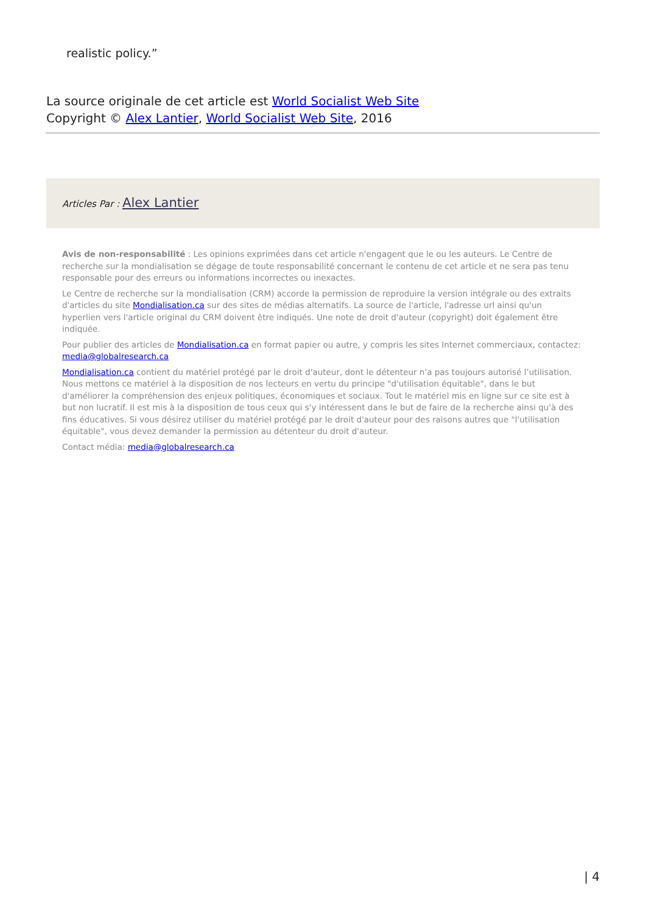realistic policy.”
La source originale de cet article est World Socialist Web Site
Copyright © Alex Lantier, World Socialist Web Site, 2016
Articles Par : Alex Lantier
Avis de non-responsabilité : Les opinions exprimées dans cet article n'engagent que le ou les auteurs. Le Centre de recherche sur la mondialisation se dégage de toute responsabilité concernant le contenu de cet article et ne sera pas tenu responsable pour des erreurs ou informations incorrectes ou inexactes.
Le Centre de recherche sur la mondialisation (CRM) accorde la permission de reproduire la version intégrale ou des extraits d'articles du site Mondialisation.ca sur des sites de médias alternatifs. La source de l'article, l'adresse url ainsi qu'un hyperlien vers l'article original du CRM doivent être indiqués. Une note de droit d'auteur (copyright) doit également être indiquée.
Pour publier des articles de Mondialisation.ca en format papier ou autre, y compris les sites Internet commerciaux, contactez: media@globalresearch.ca
Mondialisation.ca contient du matériel protégé par le droit d'auteur, dont le détenteur n'a pas toujours autorisé l’utilisation. Nous mettons ce matériel à la disposition de nos lecteurs en vertu du principe "d'utilisation équitable", dans le but d'améliorer la compréhension des enjeux politiques, économiques et sociaux. Tout le matériel mis en ligne sur ce site est à but non lucratif. Il est mis à la disposition de tous ceux qui s'y intéressent dans le but de faire de la recherche ainsi qu'à des fins éducatives. Si vous désirez utiliser du matériel protégé par le droit d'auteur pour des raisons autres que "l'utilisation équitable", vous devez demander la permission au détenteur du droit d'auteur.
Contact média: media@globalresearch.ca
| 4